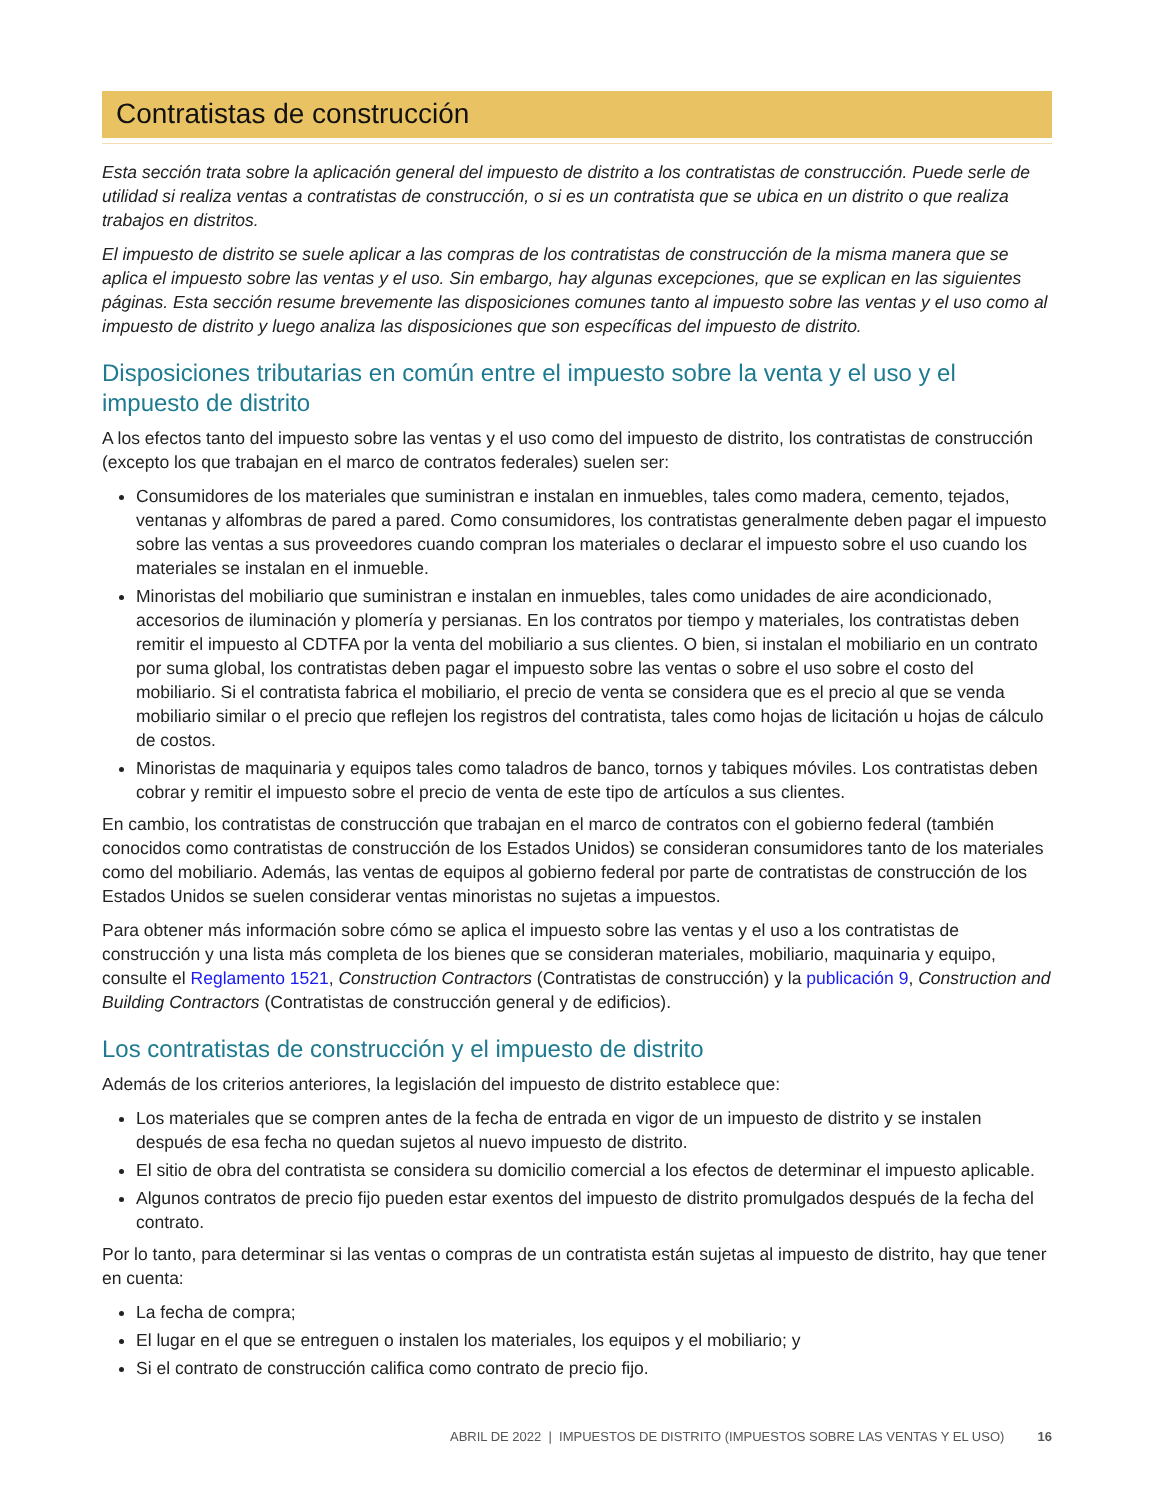Contratistas de construcción
Esta sección trata sobre la aplicación general del impuesto de distrito a los contratistas de construcción. Puede serle de utilidad si realiza ventas a contratistas de construcción, o si es un contratista que se ubica en un distrito o que realiza trabajos en distritos.
El impuesto de distrito se suele aplicar a las compras de los contratistas de construcción de la misma manera que se aplica el impuesto sobre las ventas y el uso. Sin embargo, hay algunas excepciones, que se explican en las siguientes páginas. Esta sección resume brevemente las disposiciones comunes tanto al impuesto sobre las ventas y el uso como al impuesto de distrito y luego analiza las disposiciones que son específicas del impuesto de distrito.
Disposiciones tributarias en común entre el impuesto sobre la venta y el uso y el impuesto de distrito
A los efectos tanto del impuesto sobre las ventas y el uso como del impuesto de distrito, los contratistas de construcción (excepto los que trabajan en el marco de contratos federales) suelen ser:
Consumidores de los materiales que suministran e instalan en inmuebles, tales como madera, cemento, tejados, ventanas y alfombras de pared a pared. Como consumidores, los contratistas generalmente deben pagar el impuesto sobre las ventas a sus proveedores cuando compran los materiales o declarar el impuesto sobre el uso cuando los materiales se instalan en el inmueble.
Minoristas del mobiliario que suministran e instalan en inmuebles, tales como unidades de aire acondicionado, accesorios de iluminación y plomería y persianas. En los contratos por tiempo y materiales, los contratistas deben remitir el impuesto al CDTFA por la venta del mobiliario a sus clientes. O bien, si instalan el mobiliario en un contrato por suma global, los contratistas deben pagar el impuesto sobre las ventas o sobre el uso sobre el costo del mobiliario. Si el contratista fabrica el mobiliario, el precio de venta se considera que es el precio al que se venda mobiliario similar o el precio que reflejen los registros del contratista, tales como hojas de licitación u hojas de cálculo de costos.
Minoristas de maquinaria y equipos tales como taladros de banco, tornos y tabiques móviles. Los contratistas deben cobrar y remitir el impuesto sobre el precio de venta de este tipo de artículos a sus clientes.
En cambio, los contratistas de construcción que trabajan en el marco de contratos con el gobierno federal (también conocidos como contratistas de construcción de los Estados Unidos) se consideran consumidores tanto de los materiales como del mobiliario. Además, las ventas de equipos al gobierno federal por parte de contratistas de construcción de los Estados Unidos se suelen considerar ventas minoristas no sujetas a impuestos.
Para obtener más información sobre cómo se aplica el impuesto sobre las ventas y el uso a los contratistas de construcción y una lista más completa de los bienes que se consideran materiales, mobiliario, maquinaria y equipo, consulte el Reglamento 1521, Construction Contractors (Contratistas de construcción) y la publicación 9, Construction and Building Contractors (Contratistas de construcción general y de edificios).
Los contratistas de construcción y el impuesto de distrito
Además de los criterios anteriores, la legislación del impuesto de distrito establece que:
Los materiales que se compren antes de la fecha de entrada en vigor de un impuesto de distrito y se instalen después de esa fecha no quedan sujetos al nuevo impuesto de distrito.
El sitio de obra del contratista se considera su domicilio comercial a los efectos de determinar el impuesto aplicable.
Algunos contratos de precio fijo pueden estar exentos del impuesto de distrito promulgados después de la fecha del contrato.
Por lo tanto, para determinar si las ventas o compras de un contratista están sujetas al impuesto de distrito, hay que tener en cuenta:
La fecha de compra;
El lugar en el que se entreguen o instalen los materiales, los equipos y el mobiliario; y
Si el contrato de construcción califica como contrato de precio fijo.
ABRIL DE 2022 | IMPUESTOS DE DISTRITO (IMPUESTOS SOBRE LAS VENTAS Y EL USO) 16